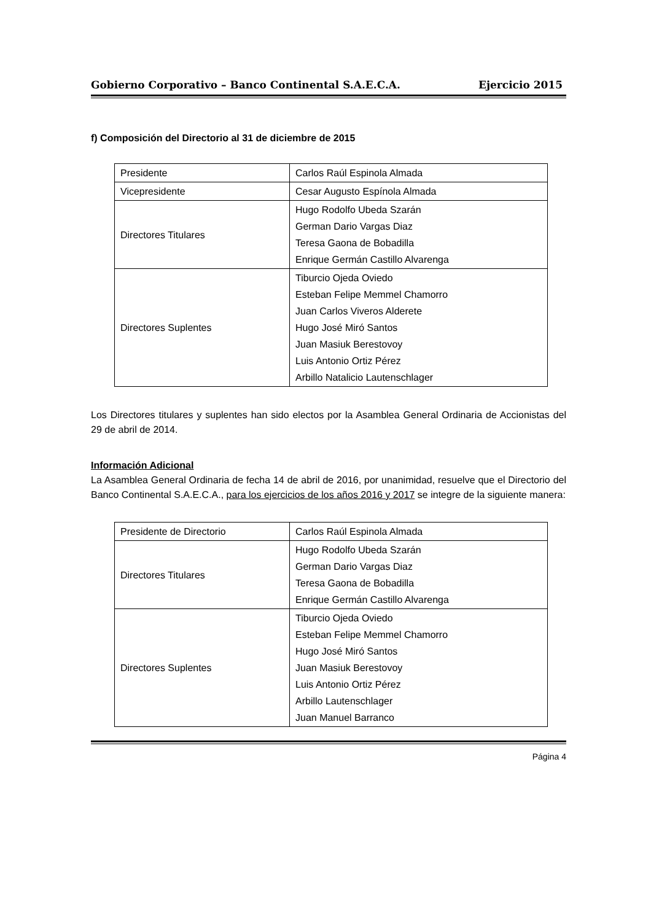Gobierno Corporativo – Banco Continental S.A.E.C.A. Ejercicio 2015
f) Composición del Directorio al 31 de diciembre de 2015
| Presidente | Carlos Raúl Espinola Almada |
| Vicepresidente | Cesar Augusto Espínola Almada |
| Directores Titulares | Hugo Rodolfo Ubeda Szarán German Dario Vargas Diaz Teresa Gaona de Bobadilla Enrique Germán Castillo Alvarenga |
| Directores Suplentes | Tiburcio Ojeda Oviedo Esteban Felipe Memmel Chamorro Juan Carlos Viveros Alderete Hugo José Miró Santos Juan Masiuk Berestovoy Luis Antonio Ortiz Pérez Arbillo Natalicio Lautenschlager |
Los Directores titulares y suplentes han sido electos por la Asamblea General Ordinaria de Accionistas del 29 de abril de 2014.
Información Adicional
La Asamblea General Ordinaria de fecha 14 de abril de 2016, por unanimidad, resuelve que el Directorio del Banco Continental S.A.E.C.A., para los ejercicios de los años 2016 y 2017 se integre de la siguiente manera:
| Presidente de Directorio | Carlos Raúl Espinola Almada |
| Directores Titulares | Hugo Rodolfo Ubeda Szarán German Dario Vargas Diaz Teresa Gaona de Bobadilla Enrique Germán Castillo Alvarenga |
| Directores Suplentes | Tiburcio Ojeda Oviedo Esteban Felipe Memmel Chamorro Hugo José Miró Santos Juan Masiuk Berestovoy Luis Antonio Ortiz Pérez Arbillo Lautenschlager Juan Manuel Barranco |
Página 4